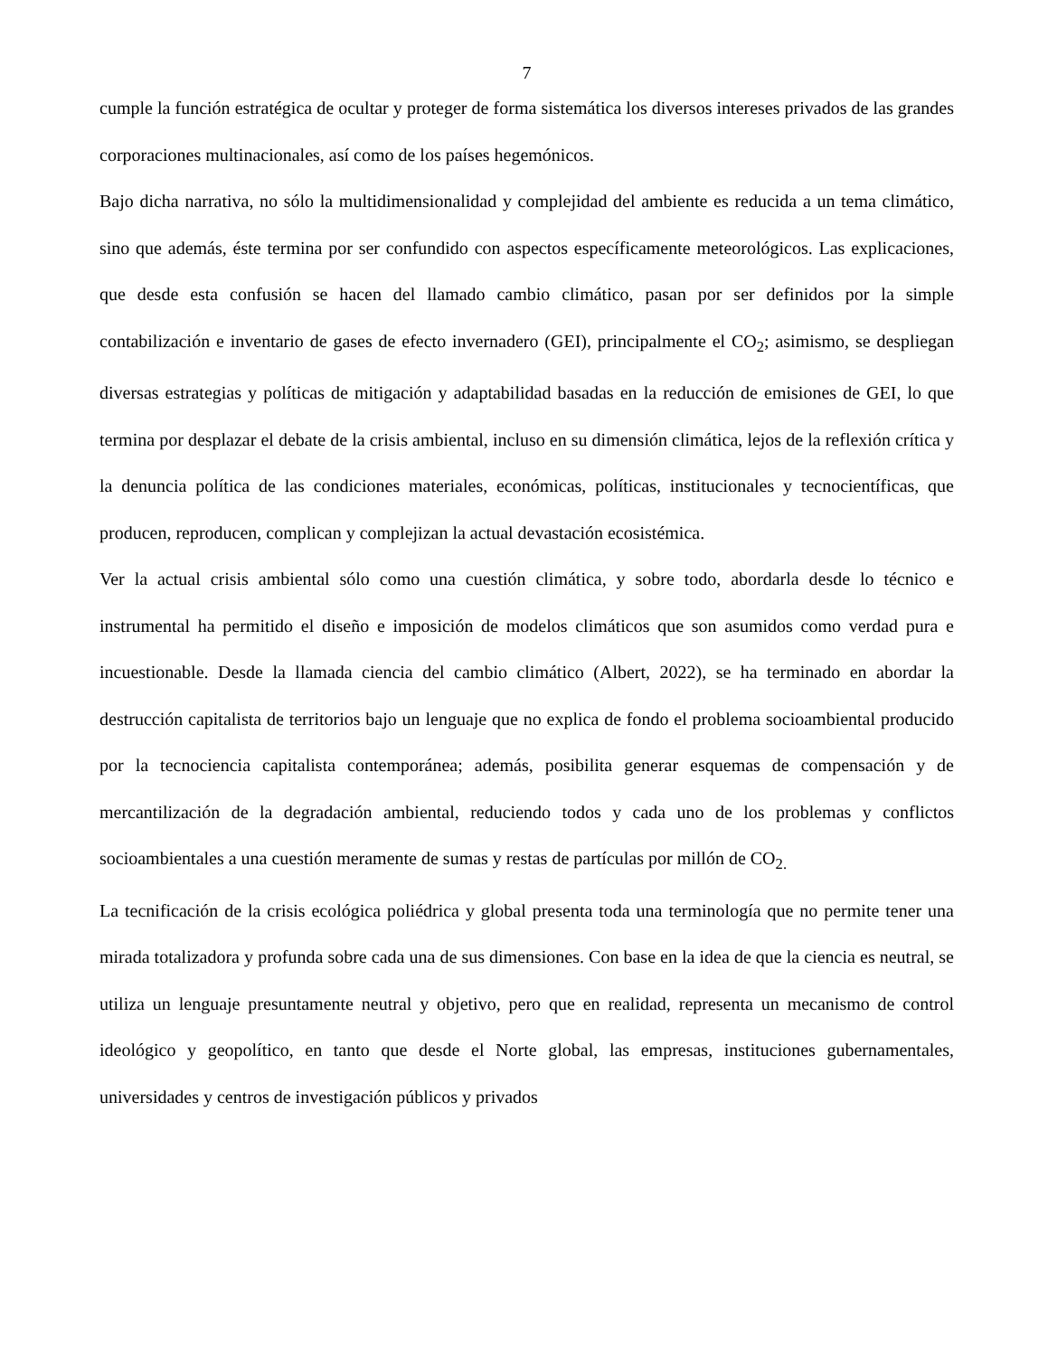7
cumple la función estratégica de ocultar y proteger de forma sistemática los diversos intereses privados de las grandes corporaciones multinacionales, así como de los países hegemónicos.
Bajo dicha narrativa, no sólo la multidimensionalidad y complejidad del ambiente es reducida a un tema climático, sino que además, éste termina por ser confundido con aspectos específicamente meteorológicos. Las explicaciones, que desde esta confusión se hacen del llamado cambio climático, pasan por ser definidos por la simple contabilización e inventario de gases de efecto invernadero (GEI), principalmente el CO<sub>2</sub>; asimismo, se despliegan diversas estrategias y políticas de mitigación y adaptabilidad basadas en la reducción de emisiones de GEI, lo que termina por desplazar el debate de la crisis ambiental, incluso en su dimensión climática, lejos de la reflexión crítica y la denuncia política de las condiciones materiales, económicas, políticas, institucionales y tecnocientíficas, que producen, reproducen, complican y complejizan la actual devastación ecosistémica.
Ver la actual crisis ambiental sólo como una cuestión climática, y sobre todo, abordarla desde lo técnico e instrumental ha permitido el diseño e imposición de modelos climáticos que son asumidos como verdad pura e incuestionable. Desde la llamada ciencia del cambio climático (Albert, 2022), se ha terminado en abordar la destrucción capitalista de territorios bajo un lenguaje que no explica de fondo el problema socioambiental producido por la tecnociencia capitalista contemporánea; además, posibilita generar esquemas de compensación y de mercantilización de la degradación ambiental, reduciendo todos y cada uno de los problemas y conflictos socioambientales a una cuestión meramente de sumas y restas de partículas por millón de CO<sub>2.</sub>
La tecnificación de la crisis ecológica poliédrica y global presenta toda una terminología que no permite tener una mirada totalizadora y profunda sobre cada una de sus dimensiones. Con base en la idea de que la ciencia es neutral, se utiliza un lenguaje presuntamente neutral y objetivo, pero que en realidad, representa un mecanismo de control ideológico y geopolítico, en tanto que desde el Norte global, las empresas, instituciones gubernamentales, universidades y centros de investigación públicos y privados